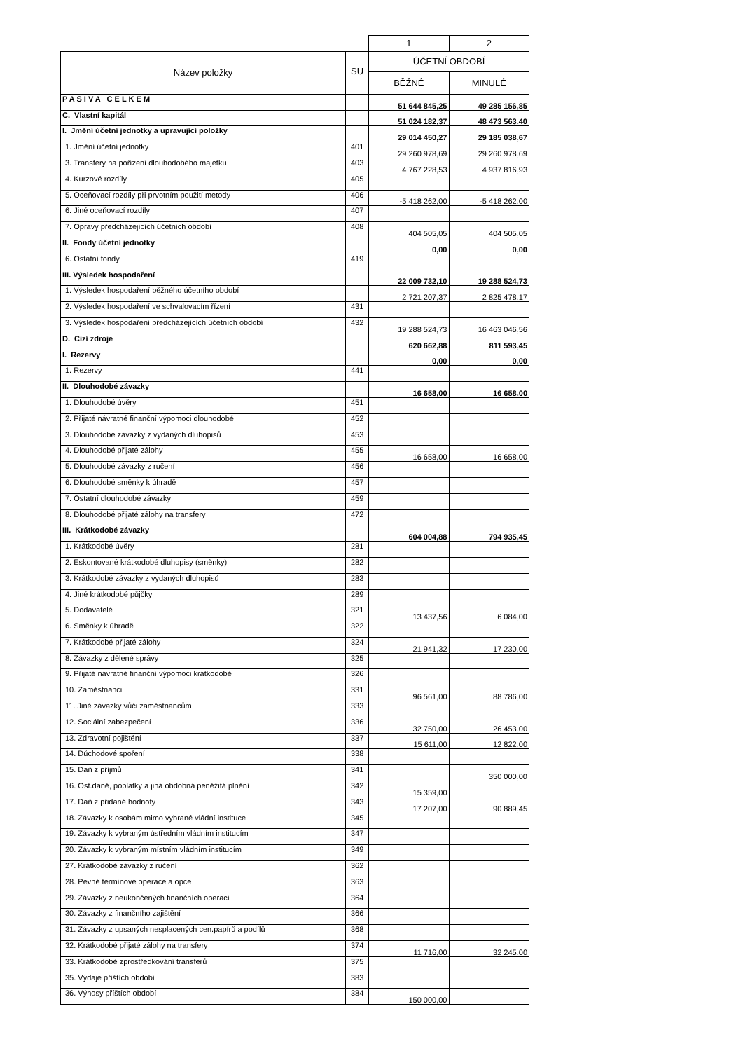| | | 1 | 2 |
| --- | --- | --- | --- |
| Název položky | SU | ÚČETNÍ OBDOBÍ | |
| | | BĚŽNÉ | MINULÉ |
| P A S I V A C E L K E M | | 51 644 845,25 | 49 285 156,85 |
| C. Vlastní kapitál | | 51 024 182,37 | 48 473 563,40 |
| I. Jmění účetní jednotky a upravující položky | | 29 014 450,27 | 29 185 038,67 |
| 1. Jmění účetní jednotky | 401 | 29 260 978,69 | 29 260 978,69 |
| 3. Transfery na pořízení dlouhodobého majetku | 403 | 4 767 228,53 | 4 937 816,93 |
| 4. Kurzové rozdíly | 405 | | |
| 5. Oceňovací rozdíly při prvotním použití metody | 406 | -5 418 262,00 | -5 418 262,00 |
| 6. Jiné oceňovací rozdíly | 407 | | |
| 7. Opravy předcházejících účetních období | 408 | 404 505,05 | 404 505,05 |
| II. Fondy účetní jednotky | | 0,00 | 0,00 |
| 6. Ostatní fondy | 419 | | |
| III. Výsledek hospodaření | | 22 009 732,10 | 19 288 524,73 |
| 1. Výsledek hospodaření běžného účetního období | | 2 721 207,37 | 2 825 478,17 |
| 2. Výsledek hospodaření ve schvalovacím řízení | 431 | | |
| 3. Výsledek hospodaření předcházejících účetních období | 432 | 19 288 524,73 | 16 463 046,56 |
| D. Cizí zdroje | | 620 662,88 | 811 593,45 |
| I. Rezervy | | 0,00 | 0,00 |
| 1. Rezervy | 441 | | |
| II. Dlouhodobé závazky | | 16 658,00 | 16 658,00 |
| 1. Dlouhodobé úvěry | 451 | | |
| 2. Přijaté návratné finanční výpomoci dlouhodobé | 452 | | |
| 3. Dlouhodobé závazky z vydaných dluhopisů | 453 | | |
| 4. Dlouhodobé přijaté zálohy | 455 | 16 658,00 | 16 658,00 |
| 5. Dlouhodobé závazky z ručení | 456 | | |
| 6. Dlouhodobé směnky k úhradě | 457 | | |
| 7. Ostatní dlouhodobé závazky | 459 | | |
| 8. Dlouhodobé přijaté zálohy na transfery | 472 | | |
| III. Krátkodobé závazky | | 604 004,88 | 794 935,45 |
| 1. Krátkodobé úvěry | 281 | | |
| 2. Eskontované krátkodobé dluhopisy (směnky) | 282 | | |
| 3. Krátkodobé závazky z vydaných dluhopisů | 283 | | |
| 4. Jiné krátkodobé půjčky | 289 | | |
| 5. Dodavatelé | 321 | 13 437,56 | 6 084,00 |
| 6. Směnky k úhradě | 322 | | |
| 7. Krátkodobé přijaté zálohy | 324 | 21 941,32 | 17 230,00 |
| 8. Závazky z dělené správy | 325 | | |
| 9. Přijaté návratné finanční výpomoci krátkodobé | 326 | | |
| 10. Zaměstnanci | 331 | 96 561,00 | 88 786,00 |
| 11. Jiné závazky vůči zaměstnancům | 333 | | |
| 12. Sociální zabezpečení | 336 | 32 750,00 | 26 453,00 |
| 13. Zdravotní pojištění | 337 | 15 611,00 | 12 822,00 |
| 14. Důchodové spoření | 338 | | |
| 15. Daň z příjmů | 341 | | 350 000,00 |
| 16. Ost.daně, poplatky a jiná obdobná peněžitá plnění | 342 | 15 359,00 | |
| 17. Daň z přidané hodnoty | 343 | 17 207,00 | 90 889,45 |
| 18. Závazky k osobám mimo vybrané vládní instituce | 345 | | |
| 19. Závazky k vybraným ústředním vládním institucím | 347 | | |
| 20. Závazky k vybraným místním vládním institucím | 349 | | |
| 27. Krátkodobé závazky z ručení | 362 | | |
| 28. Pevné termínové operace a opce | 363 | | |
| 29. Závazky z neukončených finančních operací | 364 | | |
| 30. Závazky z finančního zajištění | 366 | | |
| 31. Závazky z upsaných nesplacených cen.papírů a podílů | 368 | | |
| 32. Krátkodobé přijaté zálohy na transfery | 374 | 11 716,00 | 32 245,00 |
| 33. Krátkodobé zprostředkování transferů | 375 | | |
| 35. Výdaje příštích období | 383 | | |
| 36. Výnosy příštích období | 384 | 150 000,00 | |